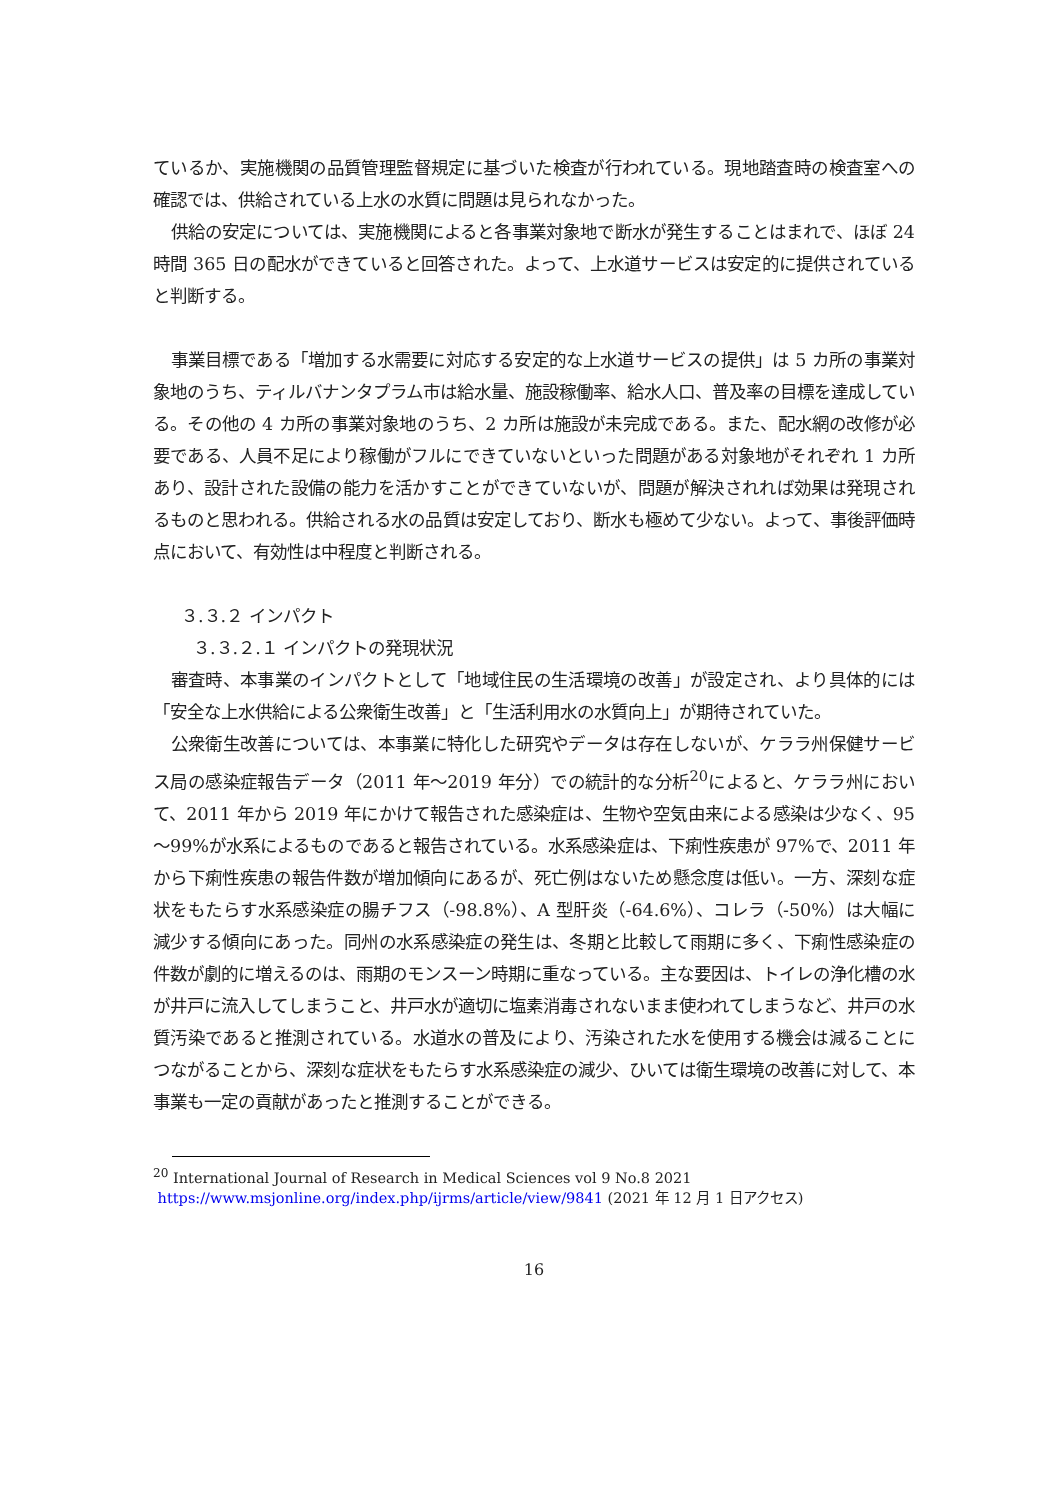ているか、実施機関の品質管理監督規定に基づいた検査が行われている。現地踏査時の検査室への確認では、供給されている上水の水質に問題は見られなかった。
供給の安定については、実施機関によると各事業対象地で断水が発生することはまれで、ほぼ 24 時間 365 日の配水ができていると回答された。よって、上水道サービスは安定的に提供されていると判断する。
事業目標である「増加する水需要に対応する安定的な上水道サービスの提供」は 5 カ所の事業対象地のうち、ティルバナンタプラム市は給水量、施設稼働率、給水人口、普及率の目標を達成している。その他の 4 カ所の事業対象地のうち、2 カ所は施設が未完成である。また、配水網の改修が必要である、人員不足により稼働がフルにできていないといった問題がある対象地がそれぞれ 1 カ所あり、設計された設備の能力を活かすことができていないが、問題が解決されれば効果は発現されるものと思われる。供給される水の品質は安定しており、断水も極めて少ない。よって、事後評価時点において、有効性は中程度と判断される。
３.３.２ インパクト
３.３.２.１ インパクトの発現状況
審査時、本事業のインパクトとして「地域住民の生活環境の改善」が設定され、より具体的には「安全な上水供給による公衆衛生改善」と「生活利用水の水質向上」が期待されていた。
公衆衛生改善については、本事業に特化した研究やデータは存在しないが、ケララ州保健サービス局の感染症報告データ（2011 年～2019 年分）での統計的な分析<sup>20</sup>によると、ケララ州において、2011 年から 2019 年にかけて報告された感染症は、生物や空気由来による感染は少なく、95～99%が水系によるものであると報告されている。水系感染症は、下痢性疾患が 97%で、2011 年から下痢性疾患の報告件数が増加傾向にあるが、死亡例はないため懸念度は低い。一方、深刻な症状をもたらす水系感染症の腸チフス（-98.8%）、A 型肝炎（-64.6%）、コレラ（-50%）は大幅に減少する傾向にあった。同州の水系感染症の発生は、冬期と比較して雨期に多く、下痢性感染症の件数が劇的に増えるのは、雨期のモンスーン時期に重なっている。主な要因は、トイレの浄化槽の水が井戸に流入してしまうこと、井戸水が適切に塩素消毒されないまま使われてしまうなど、井戸の水質汚染であると推測されている。水道水の普及により、汚染された水を使用する機会は減ることにつながることから、深刻な症状をもたらす水系感染症の減少、ひいては衛生環境の改善に対して、本事業も一定の貢献があったと推測することができる。
<sup>20</sup> International Journal of Research in Medical Sciences vol 9 No.8 2021
https://www.msjonline.org/index.php/ijrms/article/view/9841 (2021 年 12 月 1 日アクセス)
16